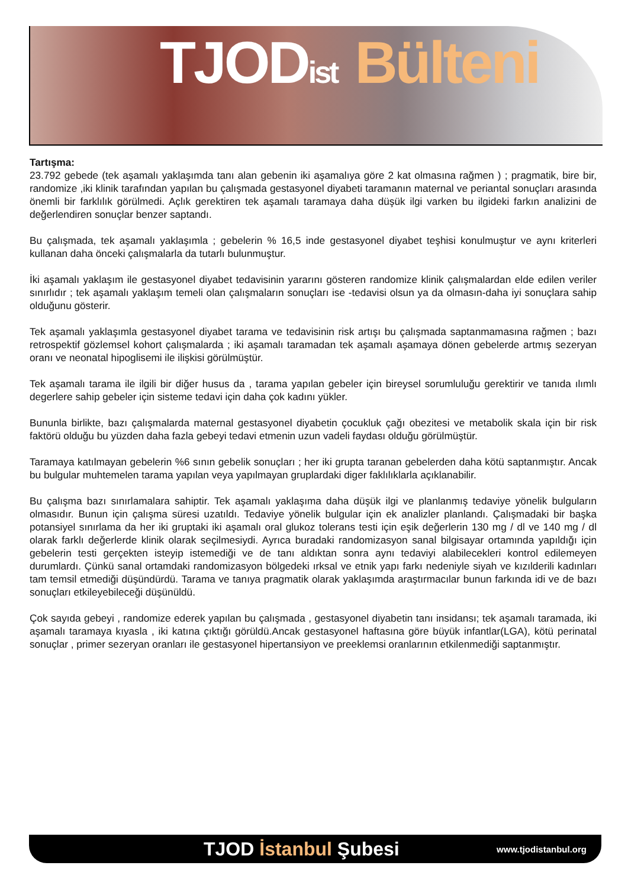TJODist Bülteni
Tartışma:
23.792 gebede (tek aşamalı yaklaşımda tanı alan gebenin iki aşamalıya göre 2 kat olmasına rağmen ) ; pragmatik, bire bir, randomize ,iki klinik tarafından yapılan bu çalışmada gestasyonel diyabeti taramanın maternal ve periantal sonuçları arasında önemli bir farklılık görülmedi. Açlık gerektiren tek aşamalı taramaya daha düşük ilgi varken bu ilgideki farkın analizini de değerlendiren sonuçlar benzer saptandı.
Bu çalışmada, tek aşamalı yaklaşımla ; gebelerin % 16,5 inde gestasyonel diyabet teşhisi konulmuştur ve aynı kriterleri kullanan daha önceki çalışmalarla da tutarlı bulunmuştur.
İki aşamalı yaklaşım ile gestasyonel diyabet tedavisinin yararını gösteren randomize klinik çalışmalardan elde edilen veriler sınırlıdır ; tek aşamalı yaklaşım temeli olan çalışmaların sonuçları ise -tedavisi olsun ya da olmasın-daha iyi sonuçlara sahip olduğunu gösterir.
Tek aşamalı yaklaşımla gestasyonel diyabet tarama ve tedavisinin risk artışı bu çalışmada saptanmamasına rağmen ; bazı retrospektif gözlemsel kohort çalışmalarda ; iki aşamalı taramadan tek aşamalı aşamaya dönen gebelerde artmış sezeryan oranı ve neonatal hipoglisemi ile ilişkisi görülmüştür.
Tek aşamalı tarama ile ilgili bir diğer husus da , tarama yapılan gebeler için bireysel sorumluluğu gerektirir ve tanıda ılımlı degerlere sahip gebeler için sisteme tedavi için daha çok kadını yükler.
Bununla birlikte, bazı çalışmalarda maternal gestasyonel diyabetin çocukluk çağı obezitesi ve metabolik skala için bir risk faktörü olduğu bu yüzden daha fazla gebeyi tedavi etmenin uzun vadeli faydası olduğu görülmüştür.
Taramaya katılmayan gebelerin %6 sının gebelik sonuçları ; her iki grupta taranan gebelerden daha kötü saptanmıştır. Ancak bu bulgular muhtemelen tarama yapılan veya yapılmayan gruplardaki diger faklılıklarla açıklanabilir.
Bu çalışma bazı sınırlamalara sahiptir. Tek aşamalı yaklaşıma daha düşük ilgi ve planlanmış tedaviye yönelik bulguların olmasıdır. Bunun için çalışma süresi uzatıldı. Tedaviye yönelik bulgular için ek analizler planlandı. Çalışmadaki bir başka potansiyel sınırlama da her iki gruptaki iki aşamalı oral glukoz tolerans testi için eşik değerlerin 130 mg / dl ve 140 mg / dl olarak farklı değerlerde klinik olarak seçilmesiydi. Ayrıca buradaki randomizasyon sanal bilgisayar ortamında yapıldığı için gebelerin testi gerçekten isteyip istemediği ve de tanı aldıktan sonra aynı tedaviyi alabilecekleri kontrol edilemeyen durumlardı. Çünkü sanal ortamdaki randomizasyon bölgedeki ırksal ve etnik yapı farkı nedeniyle siyah ve kızılderili kadınları tam temsil etmediği düşündürdü. Tarama ve tanıya pragmatik olarak yaklaşımda araştırmacılar bunun farkında idi ve de bazı sonuçları etkileyebileceği düşünüldü.
Çok sayıda gebeyi , randomize ederek yapılan bu çalışmada , gestasyonel diyabetin tanı insidansı; tek aşamalı taramada, iki aşamalı taramaya kıyasla , iki katına çıktığı görüldü.Ancak gestasyonel haftasına göre büyük infantlar(LGA), kötü perinatal sonuçlar , primer sezeryan oranları ile gestasyonel hipertansiyon ve preeklemsi oranlarının etkilenmediği saptanmıştır.
TJOD İstanbul Şubesi
www.tjodistanbul.org